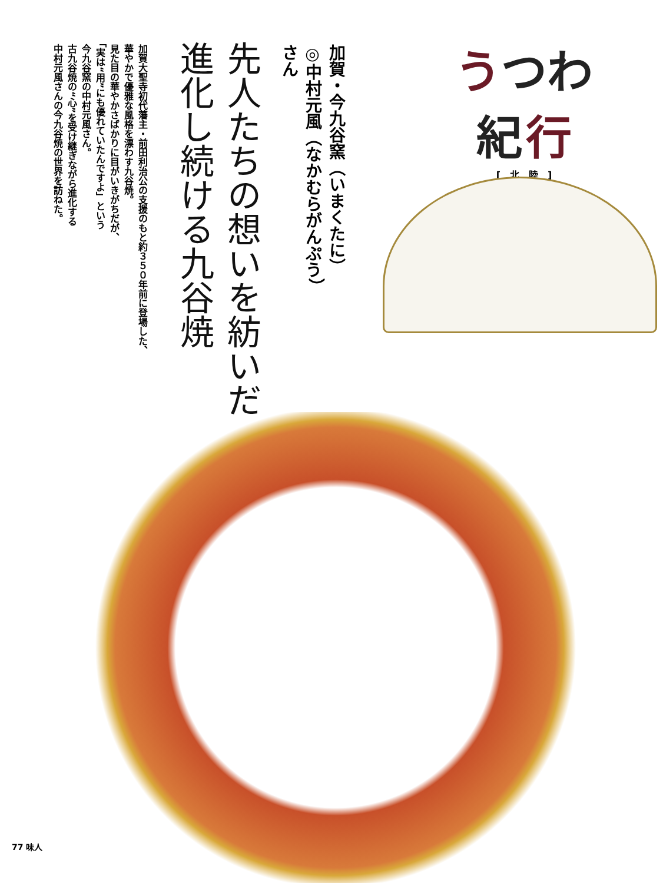うつわ
紀 行
[　北　陸　]
加賀・今九谷窯（いまくたに） ◎中村元風（なかむらがんぷう）さん
先人たちの想いを紡いだ、
進化し続ける九谷焼
加賀大聖寺初代藩主・前田利治公の支援のもと約３５０年前に登場した、
華やかで優雅な風格を漂わす九谷焼。
見た目の華やかさばかりに目がいきがちだが、
「実は“用”にも優れていたんですよ」という
今九谷窯の中村元風さん。
古九谷焼の“心”を受け継ぎながら進化する
中村元風さんの今九谷焼の世界を訪ねた。
77 味人